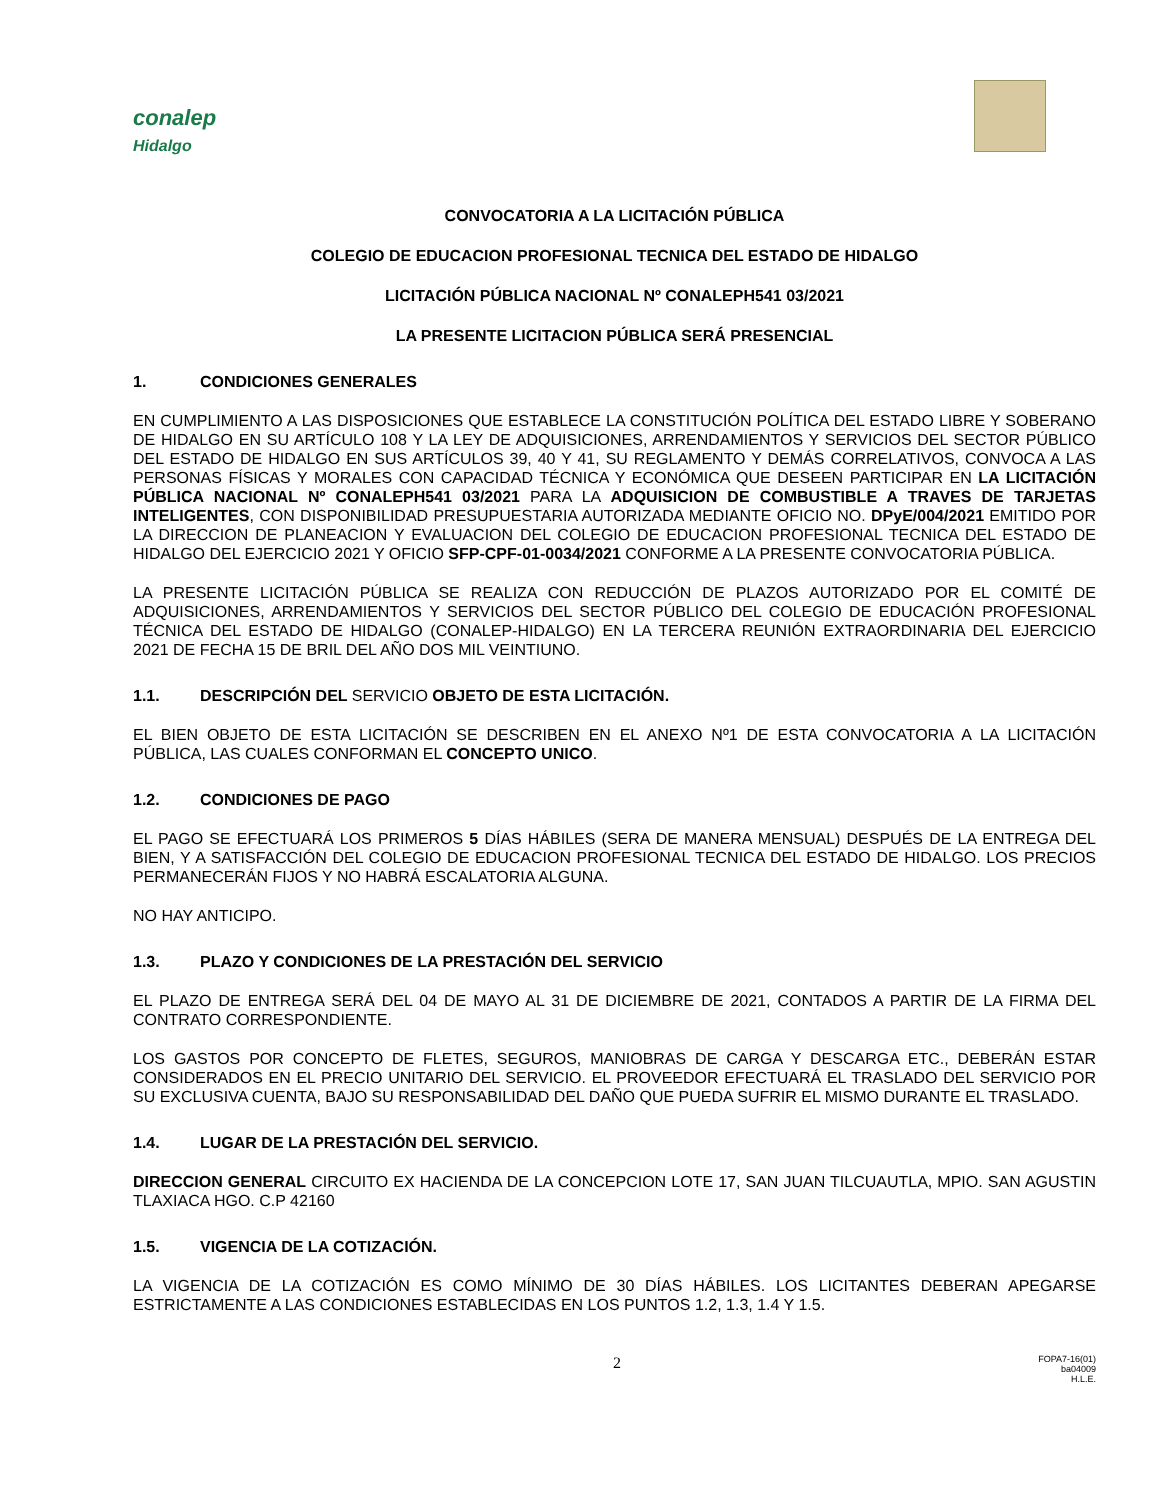conalep
Hidalgo
CONVOCATORIA A LA LICITACIÓN PÚBLICA
COLEGIO DE EDUCACION PROFESIONAL TECNICA DEL ESTADO DE HIDALGO
LICITACIÓN PÚBLICA NACIONAL Nº CONALEPH541 03/2021
LA PRESENTE LICITACION PÚBLICA SERÁ PRESENCIAL
1. CONDICIONES GENERALES
EN CUMPLIMIENTO A LAS DISPOSICIONES QUE ESTABLECE LA CONSTITUCIÓN POLÍTICA DEL ESTADO LIBRE Y SOBERANO DE HIDALGO EN SU ARTÍCULO 108 Y LA LEY DE ADQUISICIONES, ARRENDAMIENTOS Y SERVICIOS DEL SECTOR PÚBLICO DEL ESTADO DE HIDALGO EN SUS ARTÍCULOS 39, 40 Y 41, SU REGLAMENTO Y DEMÁS CORRELATIVOS, CONVOCA A LAS PERSONAS FÍSICAS Y MORALES CON CAPACIDAD TÉCNICA Y ECONÓMICA QUE DESEEN PARTICIPAR EN LA LICITACIÓN PÚBLICA NACIONAL Nº CONALEPH541 03/2021 PARA LA ADQUISICION DE COMBUSTIBLE A TRAVES DE TARJETAS INTELIGENTES, CON DISPONIBILIDAD PRESUPUESTARIA AUTORIZADA MEDIANTE OFICIO NO. DPyE/004/2021 EMITIDO POR LA DIRECCION DE PLANEACION Y EVALUACION DEL COLEGIO DE EDUCACION PROFESIONAL TECNICA DEL ESTADO DE HIDALGO DEL EJERCICIO 2021 Y OFICIO SFP-CPF-01-0034/2021 CONFORME A LA PRESENTE CONVOCATORIA PÚBLICA.
LA PRESENTE LICITACIÓN PÚBLICA SE REALIZA CON REDUCCIÓN DE PLAZOS AUTORIZADO POR EL COMITÉ DE ADQUISICIONES, ARRENDAMIENTOS Y SERVICIOS DEL SECTOR PÚBLICO DEL COLEGIO DE EDUCACIÓN PROFESIONAL TÉCNICA DEL ESTADO DE HIDALGO (CONALEP-HIDALGO) EN LA TERCERA REUNIÓN EXTRAORDINARIA DEL EJERCICIO 2021 DE FECHA 15 DE BRIL DEL AÑO DOS MIL VEINTIUNO.
1.1. DESCRIPCIÓN DEL SERVICIO OBJETO DE ESTA LICITACIÓN.
EL BIEN OBJETO DE ESTA LICITACIÓN SE DESCRIBEN EN EL ANEXO Nº1 DE ESTA CONVOCATORIA A LA LICITACIÓN PÚBLICA, LAS CUALES CONFORMAN EL CONCEPTO UNICO.
1.2. CONDICIONES DE PAGO
EL PAGO SE EFECTUARÁ LOS PRIMEROS 5 DÍAS HÁBILES (SERA DE MANERA MENSUAL) DESPUÉS DE LA ENTREGA DEL BIEN, Y A SATISFACCIÓN DEL COLEGIO DE EDUCACION PROFESIONAL TECNICA DEL ESTADO DE HIDALGO. LOS PRECIOS PERMANECERÁN FIJOS Y NO HABRÁ ESCALATORIA ALGUNA.
NO HAY ANTICIPO.
1.3. PLAZO Y CONDICIONES DE LA PRESTACIÓN DEL SERVICIO
EL PLAZO DE ENTREGA SERÁ DEL 04 DE MAYO AL 31 DE DICIEMBRE DE 2021, CONTADOS A PARTIR DE LA FIRMA DEL CONTRATO CORRESPONDIENTE.
LOS GASTOS POR CONCEPTO DE FLETES, SEGUROS, MANIOBRAS DE CARGA Y DESCARGA ETC., DEBERÁN ESTAR CONSIDERADOS EN EL PRECIO UNITARIO DEL SERVICIO. EL PROVEEDOR EFECTUARÁ EL TRASLADO DEL SERVICIO POR SU EXCLUSIVA CUENTA, BAJO SU RESPONSABILIDAD DEL DAÑO QUE PUEDA SUFRIR EL MISMO DURANTE EL TRASLADO.
1.4. LUGAR DE LA PRESTACIÓN DEL SERVICIO.
DIRECCION GENERAL CIRCUITO EX HACIENDA DE LA CONCEPCION LOTE 17, SAN JUAN TILCUAUTLA, MPIO. SAN AGUSTIN TLAXIACA HGO. C.P 42160
1.5. VIGENCIA DE LA COTIZACIÓN.
LA VIGENCIA DE LA COTIZACIÓN ES COMO MÍNIMO DE 30 DÍAS HÁBILES. LOS LICITANTES DEBERAN APEGARSE ESTRICTAMENTE A LAS CONDICIONES ESTABLECIDAS EN LOS PUNTOS 1.2, 1.3, 1.4 Y 1.5.
2
FOPA7-16(01)
ba04009
H.L.E.